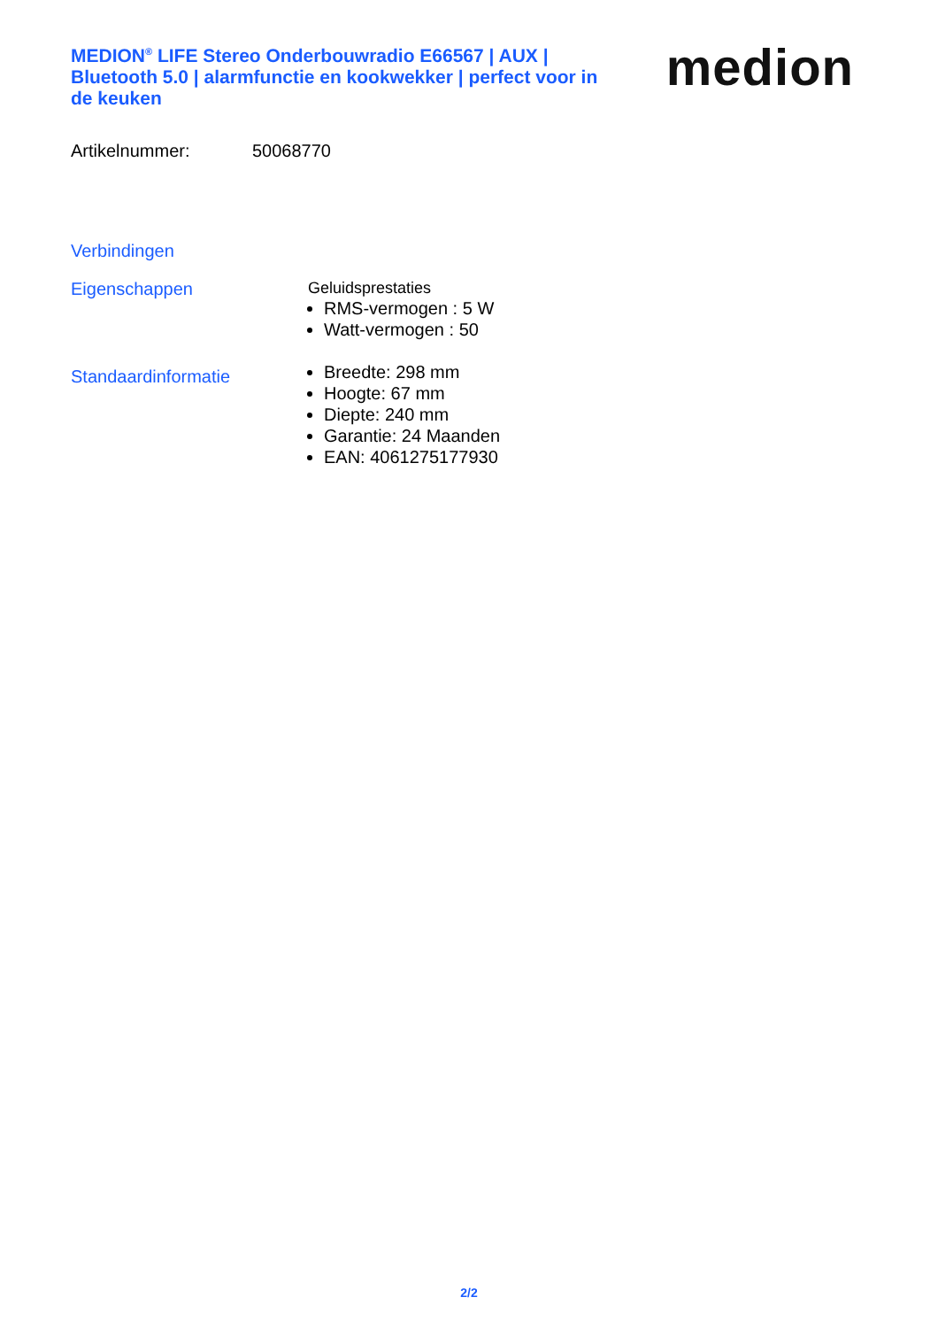MEDION<sup>®</sup> LIFE Stereo Onderbouwradio E66567 | AUX | Bluetooth 5.0 | alarmfunctie en kookwekker | perfect voor in de keuken
medion
Artikelnummer: 50068770
Verbindingen
Eigenschappen Geluidsprestaties
RMS-vermogen : 5 W
Watt-vermogen : 50
Standaardinformatie
Breedte: 298 mm
Hoogte: 67 mm
Diepte: 240 mm
Garantie: 24 Maanden
EAN: 4061275177930
2/2